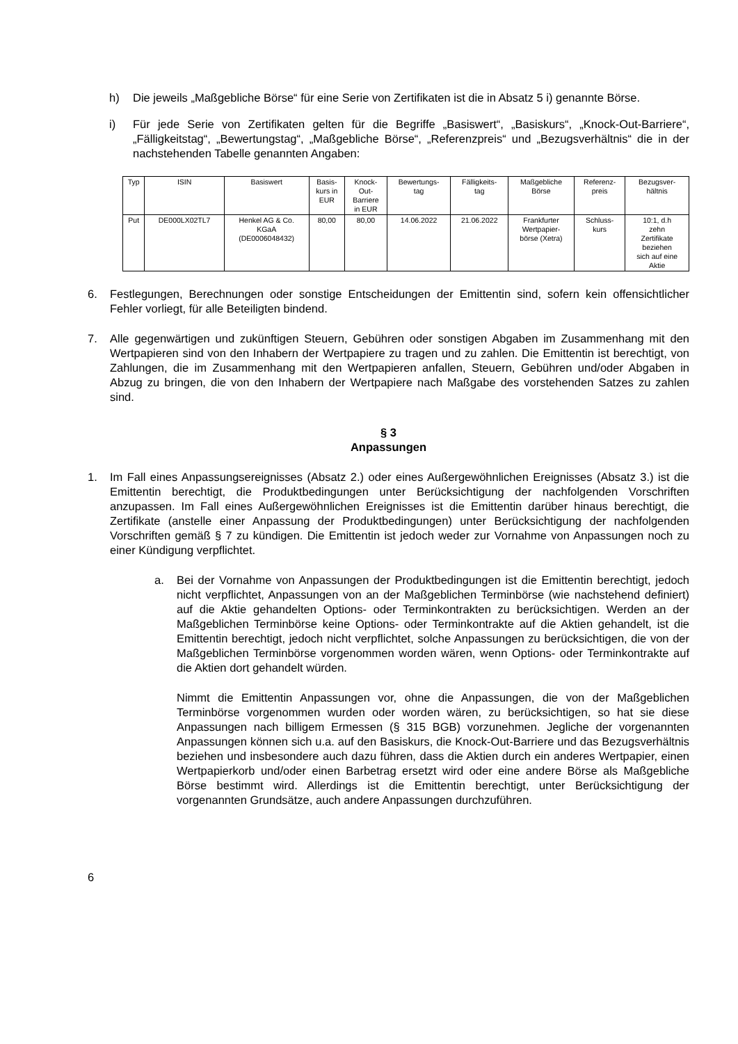h) Die jeweils „Maßgebliche Börse“ für eine Serie von Zertifikaten ist die in Absatz 5 i) genannte Börse.
i) Für jede Serie von Zertifikaten gelten für die Begriffe „Basiswert“, „Basiskurs“, „Knock-Out-Barriere“, „Fälligkeitstag“, „Bewertungstag“, „Maßgebliche Börse“, „Referenzpreis“ und „Bezugsverhältnis“ die in der nachstehenden Tabelle genannten Angaben:
| Typ | ISIN | Basiswert | Basis- kurs in EUR | Knock- Out- Barriere in EUR | Bewertungs- tag | Fälligkeits- tag | Maßgebliche Börse | Referenz- preis | Bezugsver- hältnis |
| --- | --- | --- | --- | --- | --- | --- | --- | --- | --- |
| Put | DE000LX02TL7 | Henkel AG & Co. KGaA (DE0006048432) | 80,00 | 80,00 | 14.06.2022 | 21.06.2022 | Frankfurter Wertpapier- börse (Xetra) | Schluss- kurs | 10:1, d.h zehn Zertifikate beziehen sich auf eine Aktie |
6. Festlegungen, Berechnungen oder sonstige Entscheidungen der Emittentin sind, sofern kein offensichtlicher Fehler vorliegt, für alle Beteiligten bindend.
7. Alle gegenwärtigen und zukünftigen Steuern, Gebühren oder sonstigen Abgaben im Zusammenhang mit den Wertpapieren sind von den Inhabern der Wertpapiere zu tragen und zu zahlen. Die Emittentin ist berechtigt, von Zahlungen, die im Zusammenhang mit den Wertpapieren anfallen, Steuern, Gebühren und/oder Abgaben in Abzug zu bringen, die von den Inhabern der Wertpapiere nach Maßgabe des vorstehenden Satzes zu zahlen sind.
§ 3
Anpassungen
1. Im Fall eines Anpassungsereignisses (Absatz 2.) oder eines Außergewöhnlichen Ereignisses (Absatz 3.) ist die Emittentin berechtigt, die Produktbedingungen unter Berücksichtigung der nachfolgenden Vorschriften anzupassen. Im Fall eines Außergewöhnlichen Ereignisses ist die Emittentin darüber hinaus berechtigt, die Zertifikate (anstelle einer Anpassung der Produktbedingungen) unter Berücksichtigung der nachfolgenden Vorschriften gemäß § 7 zu kündigen. Die Emittentin ist jedoch weder zur Vornahme von Anpassungen noch zu einer Kündigung verpflichtet.
a. Bei der Vornahme von Anpassungen der Produktbedingungen ist die Emittentin berechtigt, jedoch nicht verpflichtet, Anpassungen von an der Maßgeblichen Terminbörse (wie nachstehend definiert) auf die Aktie gehandelten Options- oder Terminkontrakten zu berücksichtigen. Werden an der Maßgeblichen Terminbörse keine Options- oder Terminkontrakte auf die Aktien gehandelt, ist die Emittentin berechtigt, jedoch nicht verpflichtet, solche Anpassungen zu berücksichtigen, die von der Maßgeblichen Terminbörse vorgenommen worden wären, wenn Options- oder Terminkontrakte auf die Aktien dort gehandelt würden.
Nimmt die Emittentin Anpassungen vor, ohne die Anpassungen, die von der Maßgeblichen Terminbörse vorgenommen wurden oder worden wären, zu berücksichtigen, so hat sie diese Anpassungen nach billigem Ermessen (§ 315 BGB) vorzunehmen. Jegliche der vorgenannten Anpassungen können sich u.a. auf den Basiskurs, die Knock-Out-Barriere und das Bezugsverhältnis beziehen und insbesondere auch dazu führen, dass die Aktien durch ein anderes Wertpapier, einen Wertpapierkorb und/oder einen Barbetrag ersetzt wird oder eine andere Börse als Maßgebliche Börse bestimmt wird. Allerdings ist die Emittentin berechtigt, unter Berücksichtigung der vorgenannten Grundsätze, auch andere Anpassungen durchzuführen.
6